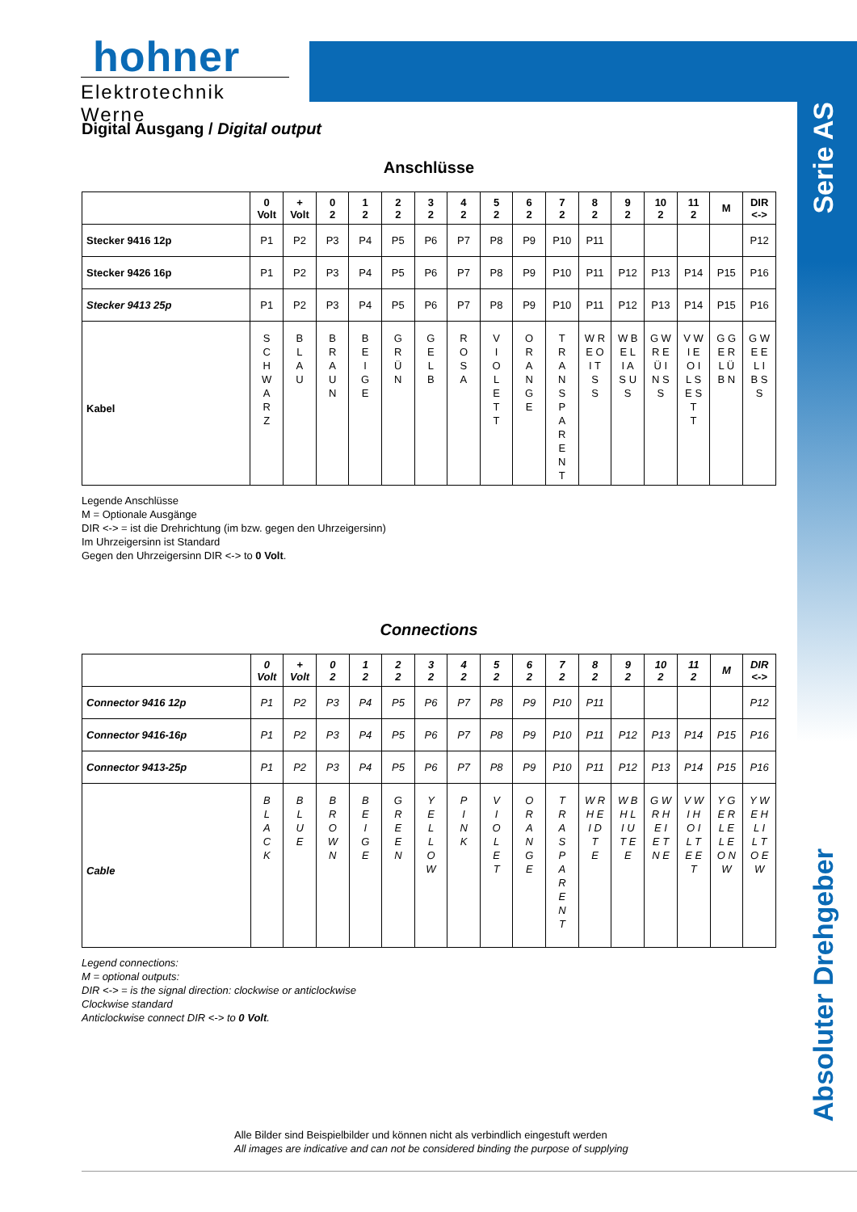hohner
Elektrotechnik Werne
Serie AS
Absoluter Drehgeber
Digital Ausgang / Digital output
Anschlüsse
| | 0 Volt | + Volt | 0 2 | 1 2 | 2 2 | 3 2 | 4 2 | 5 2 | 6 2 | 7 2 | 8 2 | 9 2 | 10 2 | 11 2 | M | DIR <-> |
| --- | --- | --- | --- | --- | --- | --- | --- | --- | --- | --- | --- | --- | --- | --- | --- | --- |
| Stecker 9416 12p | P1 | P2 | P3 | P4 | P5 | P6 | P7 | P8 | P9 | P10 | P11 | | | | | P12 |
| Stecker 9426 16p | P1 | P2 | P3 | P4 | P5 | P6 | P7 | P8 | P9 | P10 | P11 | P12 | P13 | P14 | P15 | P16 |
| Stecker 9413 25p | P1 | P2 | P3 | P4 | P5 | P6 | P7 | P8 | P9 | P10 | P11 | P12 | P13 | P14 | P15 | P16 |
| Kabel | S C H W A R Z | B L A U | B R A U N | B E I G E | G R Ü N | G E L B | R O S A | V I O L E T T | O R A N G E | T R A N S P A R E N T | W R E O I T S S | W B E L I A S U S | G W R E Ü I N S S | V W I E O I L S E S T T | G G E R L Ü B N | G W E E L I B S S |
Legende Anschlüsse
M = Optionale Ausgänge
DIR <-> = ist die Drehrichtung (im bzw. gegen den Uhrzeigersinn)
Im Uhrzeigersinn ist Standard
Gegen den Uhrzeigersinn DIR <-> to 0 Volt.
Connections
| | 0 Volt | + Volt | 0 2 | 1 2 | 2 2 | 3 2 | 4 2 | 5 2 | 6 2 | 7 2 | 8 2 | 9 2 | 10 2 | 11 2 | M | DIR <-> |
| --- | --- | --- | --- | --- | --- | --- | --- | --- | --- | --- | --- | --- | --- | --- | --- | --- |
| Connector 9416 12p | P1 | P2 | P3 | P4 | P5 | P6 | P7 | P8 | P9 | P10 | P11 | | | | | P12 |
| Connector 9416-16p | P1 | P2 | P3 | P4 | P5 | P6 | P7 | P8 | P9 | P10 | P11 | P12 | P13 | P14 | P15 | P16 |
| Connector 9413-25p | P1 | P2 | P3 | P4 | P5 | P6 | P7 | P8 | P9 | P10 | P11 | P12 | P13 | P14 | P15 | P16 |
| Cable | B L A C K | B L U E | B R O W N | B E I G E | G R E E N | Y E L L O W | P I N K | V I O L E T | O R A N G E | T R A S P A R E N T | W R H E I D T E | W B H L I U T E E | G W R H E I E T N E | V W I H O I L T E E T | Y G E R L E L E O N W | Y W E H L I L T O E W |
Legend connections:
M = optional outputs:
DIR <-> = is the signal direction: clockwise or anticlockwise
Clockwise standard
Anticlockwise connect DIR <-> to 0 Volt.
Alle Bilder sind Beispielbilder und können nicht als verbindlich eingestuft werden
All images are indicative and can not be considered binding the purpose of supplying